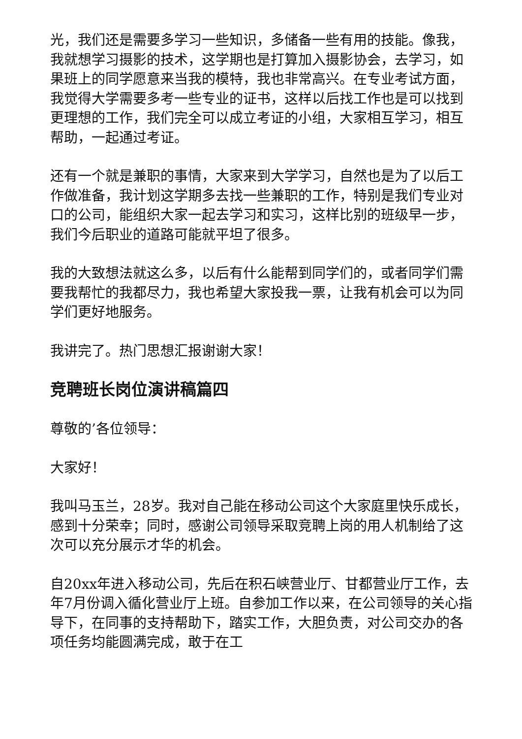光，我们还是需要多学习一些知识，多储备一些有用的技能。像我，我就想学习摄影的技术，这学期也是打算加入摄影协会，去学习，如果班上的同学愿意来当我的模特，我也非常高兴。在专业考试方面，我觉得大学需要多考一些专业的证书，这样以后找工作也是可以找到更理想的工作，我们完全可以成立考证的小组，大家相互学习，相互帮助，一起通过考证。
还有一个就是兼职的事情，大家来到大学学习，自然也是为了以后工作做准备，我计划这学期多去找一些兼职的工作，特别是我们专业对口的公司，能组织大家一起去学习和实习，这样比别的班级早一步，我们今后职业的道路可能就平坦了很多。
我的大致想法就这么多，以后有什么能帮到同学们的，或者同学们需要我帮忙的我都尽力，我也希望大家投我一票，让我有机会可以为同学们更好地服务。
我讲完了。热门思想汇报谢谢大家！
竞聘班长岗位演讲稿篇四
尊敬的’各位领导：
大家好！
我叫马玉兰，28岁。我对自己能在移动公司这个大家庭里快乐成长，感到十分荣幸；同时，感谢公司领导采取竞聘上岗的用人机制给了这次可以充分展示才华的机会。
自20xx年进入移动公司，先后在积石峡营业厅、甘都营业厅工作，去年7月份调入循化营业厅上班。自参加工作以来，在公司领导的关心指导下，在同事的支持帮助下，踏实工作，大胆负责，对公司交办的各项任务均能圆满完成，敢于在工